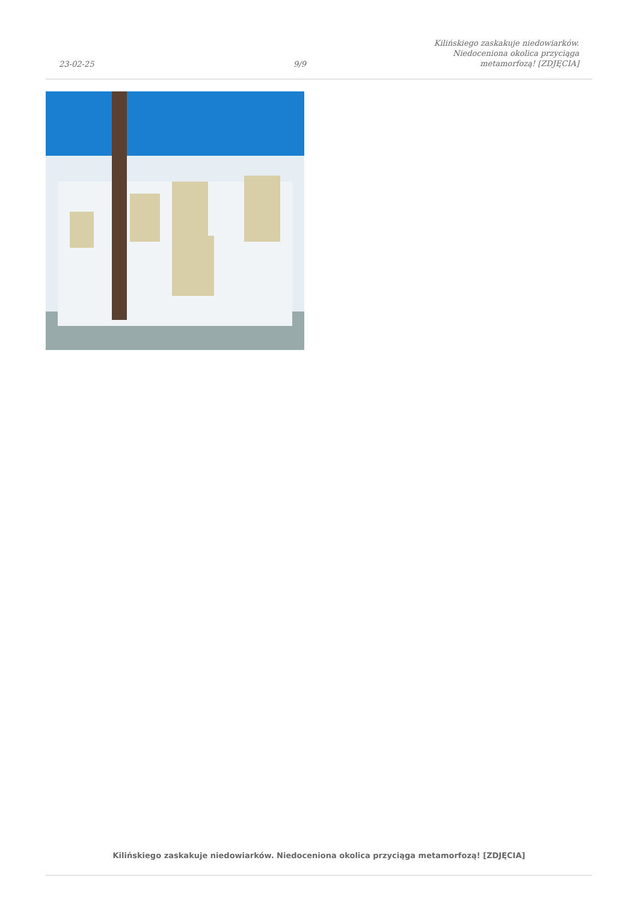23-02-25
9/9
Kilińskiego zaskakuje niedowiarków.
Niedoceniona okolica przyciąga
metamorfozą! [ZDJĘCIA]
Kilińskiego zaskakuje niedowiarków. Niedoceniona okolica przyciąga metamorfozą! [ZDJĘCIA]